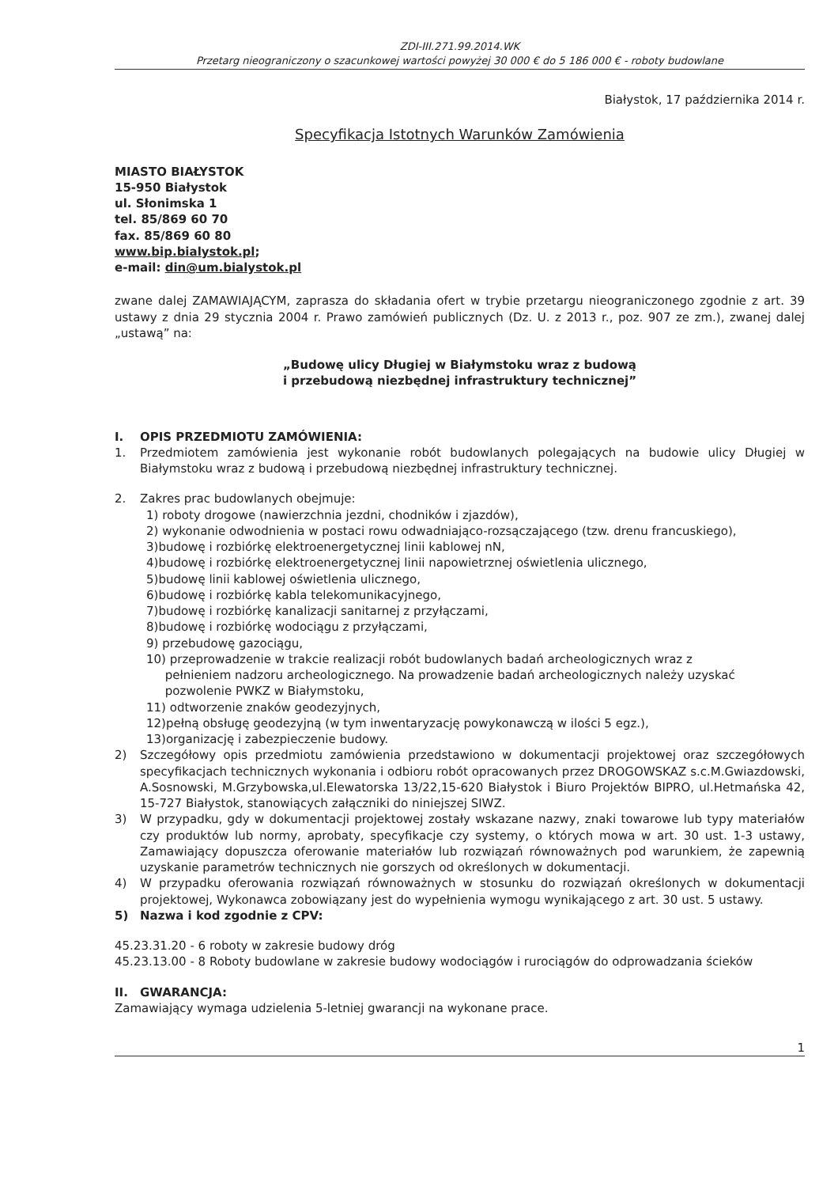ZDI-III.271.99.2014.WK
Przetarg nieograniczony o szacunkowej wartości powyżej 30 000 € do 5 186 000 € - roboty budowlane
Białystok, 17 października 2014 r.
Specyfikacja Istotnych Warunków Zamówienia
MIASTO BIAŁYSTOK
15-950 Białystok
ul. Słonimska 1
tel. 85/869 60 70
fax. 85/869 60 80
www.bip.bialystok.pl;
e-mail: din@um.bialystok.pl
zwane dalej ZAMAWIAJĄCYM, zaprasza do składania ofert w trybie przetargu nieograniczonego zgodnie z art. 39 ustawy z dnia 29 stycznia 2004 r. Prawo zamówień publicznych (Dz. U. z 2013 r., poz. 907 ze zm.), zwanej dalej „ustawą” na:
„Budowę ulicy Długiej w Białymstoku wraz z budową
i przebudową niezbędnej infrastruktury technicznej”
I. OPIS PRZEDMIOTU ZAMÓWIENIA:
1. Przedmiotem zamówienia jest wykonanie robót budowlanych polegających na budowie ulicy Długiej w Białymstoku wraz z budową i przebudową niezbędnej infrastruktury technicznej.
2. Zakres prac budowlanych obejmuje:
1) roboty drogowe (nawierzchnia jezdni, chodników i zjazdów),
2) wykonanie odwodnienia w postaci rowu odwadniająco-rozsączającego (tzw. drenu francuskiego),
3)budowę i rozbiórkę elektroenergetycznej linii kablowej nN,
4)budowę i rozbiórkę elektroenergetycznej linii napowietrznej oświetlenia ulicznego,
5)budowę linii kablowej oświetlenia ulicznego,
6)budowę i rozbiórkę kabla telekomunikacyjnego,
7)budowę i rozbiórkę kanalizacji sanitarnej z przyłączami,
8)budowę i rozbiórkę wodociągu z przyłączami,
9) przebudowę gazociągu,
10) przeprowadzenie w trakcie realizacji robót budowlanych badań archeologicznych wraz z
pełnieniem nadzoru archeologicznego. Na prowadzenie badań archeologicznych należy uzyskać
pozwolenie PWKZ w Białymstoku,
11) odtworzenie znaków geodezyjnych,
12)pełną obsługę geodezyjną (w tym inwentaryzację powykonawczą w ilości 5 egz.),
13)organizację i zabezpieczenie budowy.
2) Szczegółowy opis przedmiotu zamówienia przedstawiono w dokumentacji projektowej oraz szczegółowych specyfikacjach technicznych wykonania i odbioru robót opracowanych przez DROGOWSKAZ s.c.M.Gwiazdowski, A.Sosnowski, M.Grzybowska,ul.Elewatorska 13/22,15-620 Białystok i Biuro Projektów BIPRO, ul.Hetmańska 42, 15-727 Białystok, stanowiących załączniki do niniejszej SIWZ.
3) W przypadku, gdy w dokumentacji projektowej zostały wskazane nazwy, znaki towarowe lub typy materiałów czy produktów lub normy, aprobaty, specyfikacje czy systemy, o których mowa w art. 30 ust. 1-3 ustawy, Zamawiający dopuszcza oferowanie materiałów lub rozwiązań równoważnych pod warunkiem, że zapewnią uzyskanie parametrów technicznych nie gorszych od określonych w dokumentacji.
4) W przypadku oferowania rozwiązań równoważnych w stosunku do rozwiązań określonych w dokumentacji projektowej, Wykonawca zobowiązany jest do wypełnienia wymogu wynikającego z art. 30 ust. 5 ustawy.
5) Nazwa i kod zgodnie z CPV:
45.23.31.20 - 6 roboty w zakresie budowy dróg
45.23.13.00 - 8 Roboty budowlane w zakresie budowy wodociągów i rurociągów do odprowadzania ścieków
II. GWARANCJA:
Zamawiający wymaga udzielenia 5-letniej gwarancji na wykonane prace.
1